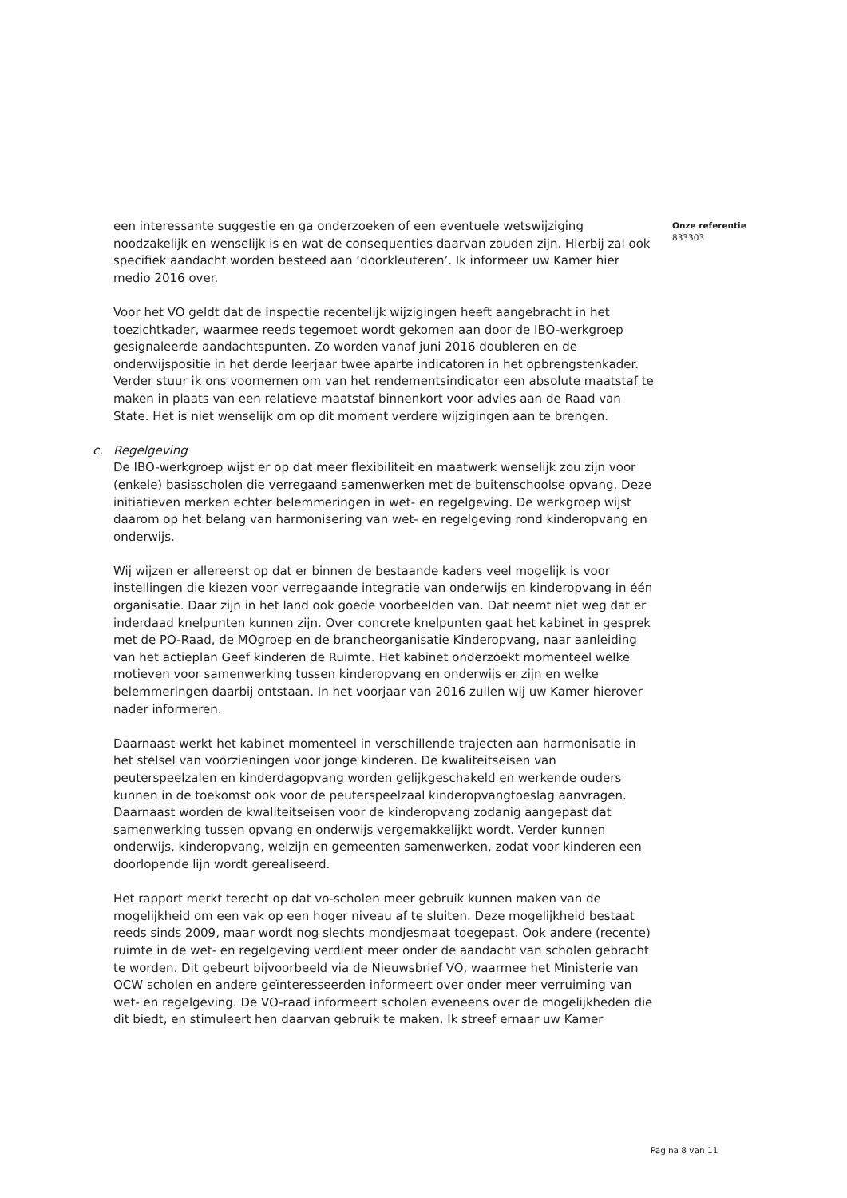een interessante suggestie en ga onderzoeken of een eventuele wetswijziging noodzakelijk en wenselijk is en wat de consequenties daarvan zouden zijn. Hierbij zal ook specifiek aandacht worden besteed aan ‘doorkleuteren’. Ik informeer uw Kamer hier medio 2016 over.
Voor het VO geldt dat de Inspectie recentelijk wijzigingen heeft aangebracht in het toezichtkader, waarmee reeds tegemoet wordt gekomen aan door de IBO-werkgroep gesignaleerde aandachtspunten. Zo worden vanaf juni 2016 doubleren en de onderwijspositie in het derde leerjaar twee aparte indicatoren in het opbrengstenkader. Verder stuur ik ons voornemen om van het rendementsindicator een absolute maatstaf te maken in plaats van een relatieve maatstaf binnenkort voor advies aan de Raad van State. Het is niet wenselijk om op dit moment verdere wijzigingen aan te brengen.
c. Regelgeving
De IBO-werkgroep wijst er op dat meer flexibiliteit en maatwerk wenselijk zou zijn voor (enkele) basisscholen die verregaand samenwerken met de buitenschoolse opvang. Deze initiatieven merken echter belemmeringen in wet- en regelgeving. De werkgroep wijst daarom op het belang van harmonisering van wet- en regelgeving rond kinderopvang en onderwijs.
Wij wijzen er allereerst op dat er binnen de bestaande kaders veel mogelijk is voor instellingen die kiezen voor verregaande integratie van onderwijs en kinderopvang in één organisatie. Daar zijn in het land ook goede voorbeelden van. Dat neemt niet weg dat er inderdaad knelpunten kunnen zijn. Over concrete knelpunten gaat het kabinet in gesprek met de PO-Raad, de MOgroep en de brancheorganisatie Kinderopvang, naar aanleiding van het actieplan Geef kinderen de Ruimte. Het kabinet onderzoekt momenteel welke motieven voor samenwerking tussen kinderopvang en onderwijs er zijn en welke belemmeringen daarbij ontstaan. In het voorjaar van 2016 zullen wij uw Kamer hierover nader informeren.
Daarnaast werkt het kabinet momenteel in verschillende trajecten aan harmonisatie in het stelsel van voorzieningen voor jonge kinderen. De kwaliteitseisen van peuterspeelzalen en kinderdagopvang worden gelijkgeschakeld en werkende ouders kunnen in de toekomst ook voor de peuterspeelzaal kinderopvangtoeslag aanvragen. Daarnaast worden de kwaliteitseisen voor de kinderopvang zodanig aangepast dat samenwerking tussen opvang en onderwijs vergemakkelijkt wordt. Verder kunnen onderwijs, kinderopvang, welzijn en gemeenten samenwerken, zodat voor kinderen een doorlopende lijn wordt gerealiseerd.
Het rapport merkt terecht op dat vo-scholen meer gebruik kunnen maken van de mogelijkheid om een vak op een hoger niveau af te sluiten. Deze mogelijkheid bestaat reeds sinds 2009, maar wordt nog slechts mondjesmaat toegepast. Ook andere (recente) ruimte in de wet- en regelgeving verdient meer onder de aandacht van scholen gebracht te worden. Dit gebeurt bijvoorbeeld via de Nieuwsbrief VO, waarmee het Ministerie van OCW scholen en andere geïnteresseerden informeert over onder meer verruiming van wet- en regelgeving. De VO-raad informeert scholen eveneens over de mogelijkheden die dit biedt, en stimuleert hen daarvan gebruik te maken. Ik streef ernaar uw Kamer
Onze referentie
833303
Pagina 8 van 11